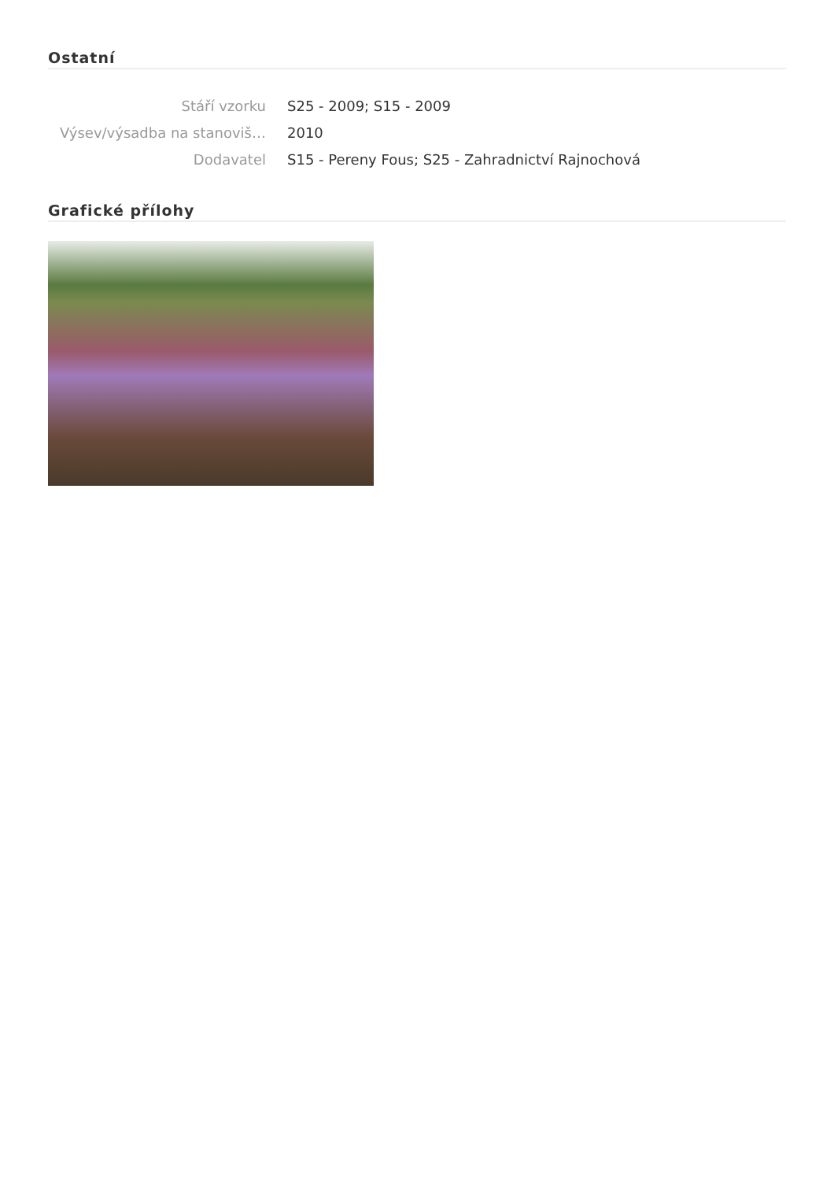Ostatní
Stáří vzorku S25 - 2009; S15 - 2009
Výsev/výsadba na stanoviš… 2010
Dodavatel S15 - Pereny Fous; S25 - Zahradnictví Rajnochová
Grafické přílohy